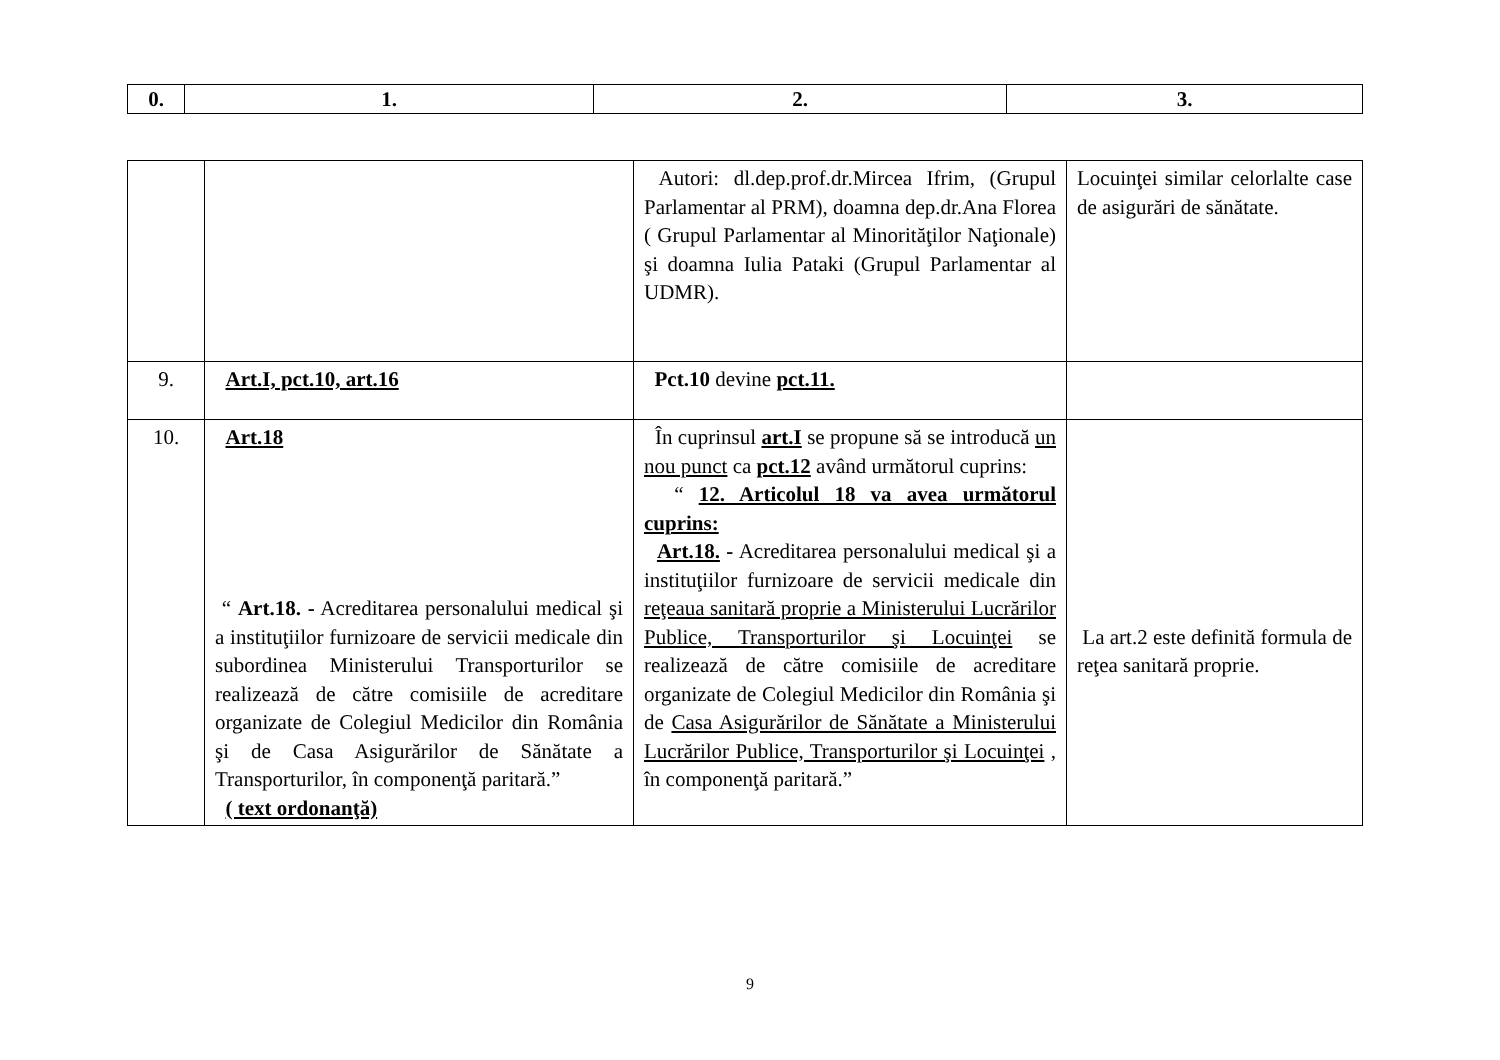| 0. | 1. | 2. | 3. |
| --- | --- | --- | --- |
| | | Autori: dl.dep.prof.dr.Mircea Ifrim, (Grupul Parlamentar al PRM), doamna dep.dr.Ana Florea ( Grupul Parlamentar al Minorităţilor Naţionale) şi doamna Iulia Pataki (Grupul Parlamentar al UDMR). | Locuinţei similar celorlalte case de asigurări de sănătate. |
| 9. | Art.I, pct.10, art.16 | Pct.10 devine pct.11. | |
| 10. | Art.18 “ Art.18. - Acreditarea personalului medical şi a instituţiilor furnizoare de servicii medicale din subordinea Ministerului Transporturilor se realizează de către comisiile de acreditare organizate de Colegiul Medicilor din România şi de Casa Asigurărilor de Sănătate a Transporturilor, în componenţă paritară.” ( text ordonanţă) | În cuprinsul art.I se propune să se introducă un nou punct ca pct.12 având următorul cuprins: “ 12. Articolul 18 va avea următorul cuprins: Art.18. - Acreditarea personalului medical şi a instituţiilor furnizoare de servicii medicale din reţeaua sanitară proprie a Ministerului Lucrărilor Publice, Transporturilor şi Locuinţei se realizează de către comisiile de acreditare organizate de Colegiul Medicilor din România şi de Casa Asigurărilor de Sănătate a Ministerului Lucrărilor Publice, Transporturilor şi Locuinţei , în componenţă paritară.” | La art.2 este definită formula de reţea sanitară proprie. |
9